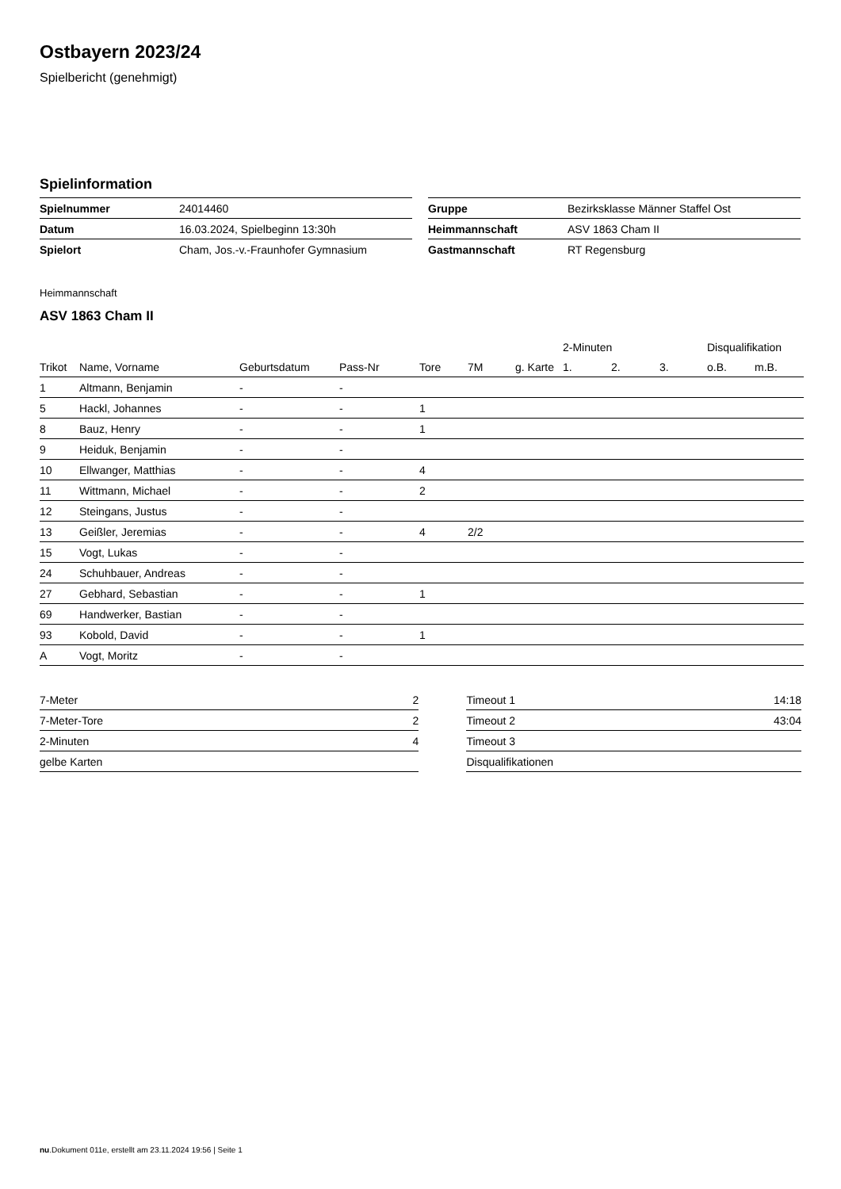Ostbayern 2023/24
Spielbericht (genehmigt)
Spielinformation
| Spielnummer | 24014460 |
| Datum | 16.03.2024, Spielbeginn 13:30h |
| Spielort | Cham, Jos.-v.-Fraunhofer Gymnasium |
| Gruppe | Bezirksklasse Männer Staffel Ost |
| Heimmannschaft | ASV 1863 Cham II |
| Gastmannschaft | RT Regensburg |
Heimmannschaft
ASV 1863 Cham II
| | | | | | | | 2-Minuten | | | Disqualifikation | |
| --- | --- | --- | --- | --- | --- | --- | --- | --- | --- | --- | --- |
| Trikot | Name, Vorname | Geburtsdatum | Pass-Nr | Tore | 7M | g. Karte | 1. | 2. | 3. | o.B. | m.B. |
| 1 | Altmann, Benjamin | - | - | | | | | | | | |
| 5 | Hackl, Johannes | - | - | 1 | | | | | | | |
| 8 | Bauz, Henry | - | - | 1 | | | | | | | |
| 9 | Heiduk, Benjamin | - | - | | | | | | | | |
| 10 | Ellwanger, Matthias | - | - | 4 | | | | | | | |
| 11 | Wittmann, Michael | - | - | 2 | | | | | | | |
| 12 | Steingans, Justus | - | - | | | | | | | | |
| 13 | Geißler, Jeremias | - | - | 4 | 2/2 | | | | | | |
| 15 | Vogt, Lukas | - | - | | | | | | | | |
| 24 | Schuhbauer, Andreas | - | - | | | | | | | | |
| 27 | Gebhard, Sebastian | - | - | 1 | | | | | | | |
| 69 | Handwerker, Bastian | - | - | | | | | | | | |
| 93 | Kobold, David | - | - | 1 | | | | | | | |
| A | Vogt, Moritz | - | - | | | | | | | | |
| 7-Meter | 2 |
| 7-Meter-Tore | 2 |
| 2-Minuten | 4 |
| gelbe Karten | |
| Timeout 1 | 14:18 |
| Timeout 2 | 43:04 |
| Timeout 3 | |
| Disqualifikationen | |
nu.Dokument 011e, erstellt am 23.11.2024 19:56 | Seite 1